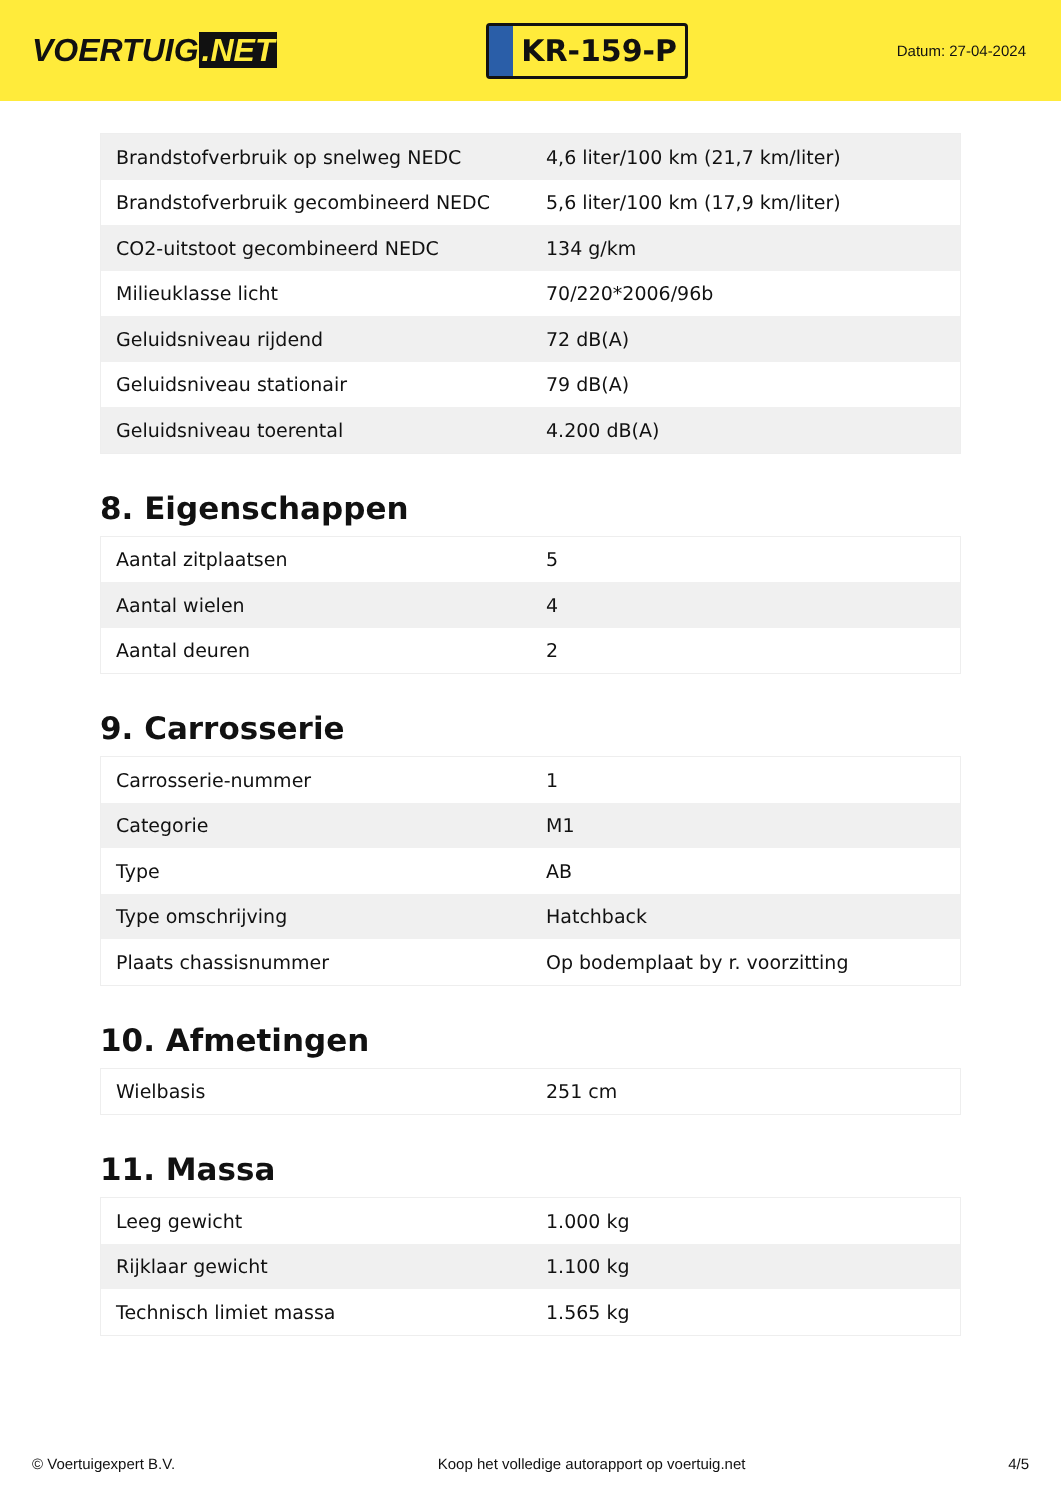VOERTUIG.NET
KR-159-P
Datum: 27-04-2024
| Brandstofverbruik op snelweg NEDC | 4,6 liter/100 km (21,7 km/liter) |
| Brandstofverbruik gecombineerd NEDC | 5,6 liter/100 km (17,9 km/liter) |
| CO2-uitstoot gecombineerd NEDC | 134 g/km |
| Milieuklasse licht | 70/220*2006/96b |
| Geluidsniveau rijdend | 72 dB(A) |
| Geluidsniveau stationair | 79 dB(A) |
| Geluidsniveau toerental | 4.200 dB(A) |
8. Eigenschappen
| Aantal zitplaatsen | 5 |
| Aantal wielen | 4 |
| Aantal deuren | 2 |
9. Carrosserie
| Carrosserie-nummer | 1 |
| Categorie | M1 |
| Type | AB |
| Type omschrijving | Hatchback |
| Plaats chassisnummer | Op bodemplaat by r. voorzitting |
10. Afmetingen
| Wielbasis | 251 cm |
11. Massa
| Leeg gewicht | 1.000 kg |
| Rijklaar gewicht | 1.100 kg |
| Technisch limiet massa | 1.565 kg |
© Voertuigexpert B.V. Koop het volledige autorapport op voertuig.net 4/5